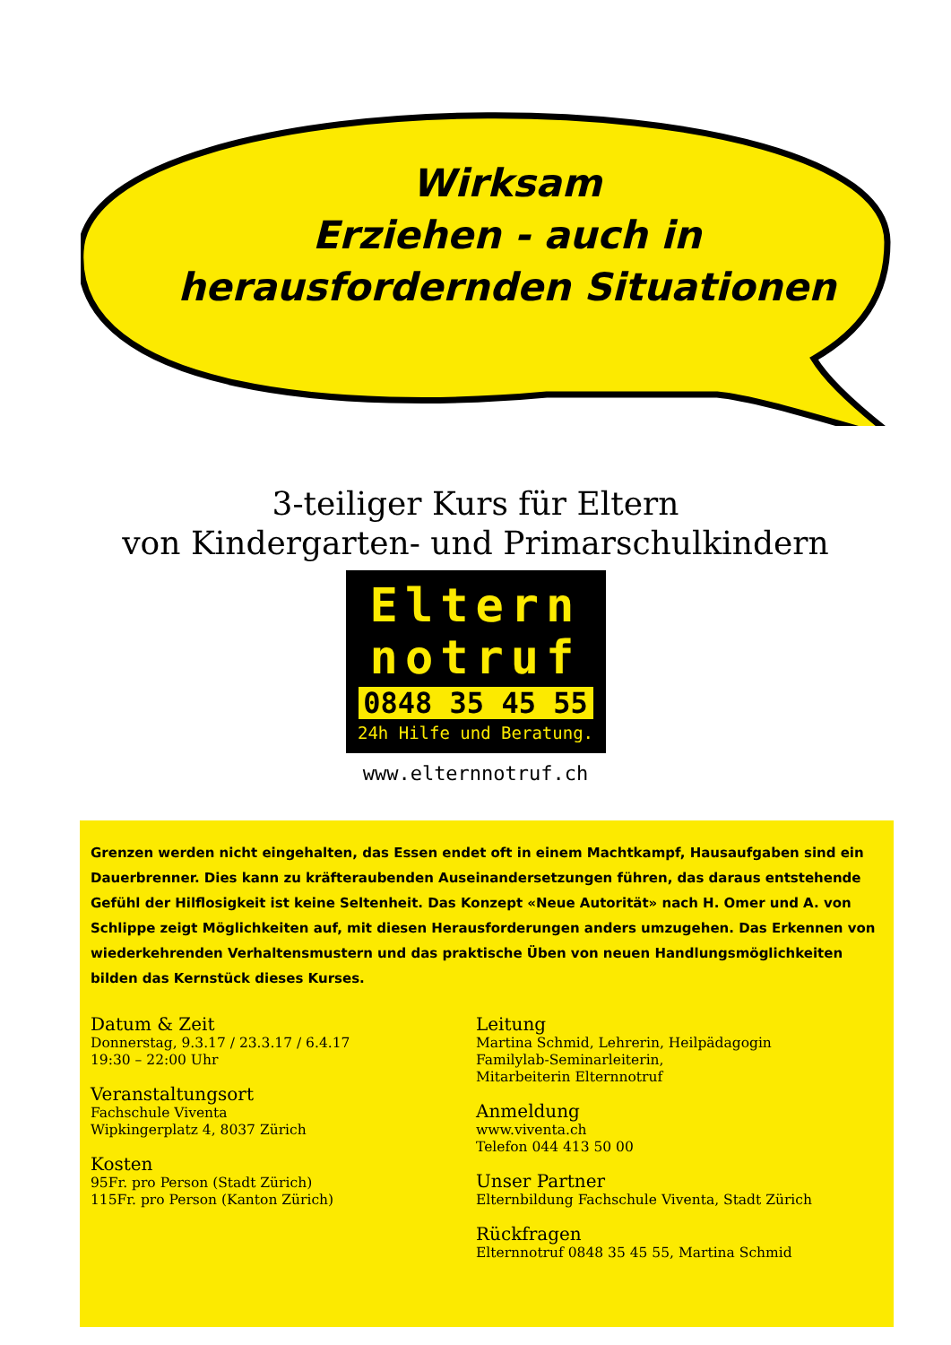Wirksam
Erziehen - auch in
herausfordernden Situationen
3-teiliger Kurs für Eltern
von Kindergarten- und Primarschulkindern
Eltern
notruf
0848 35 45 55
24h Hilfe und Beratung.
www.elternnotruf.ch
Grenzen werden nicht eingehalten, das Essen endet oft in einem Machtkampf, Hausaufgaben sind ein Dauerbrenner. Dies kann zu kräfteraubenden Auseinandersetzungen führen, das daraus entstehende Gefühl der Hilflosigkeit ist keine Seltenheit. Das Konzept «Neue Autorität» nach H. Omer und A. von Schlippe zeigt Möglichkeiten auf, mit diesen Herausforderungen anders umzugehen. Das Erkennen von wiederkehrenden Verhaltensmustern und das praktische Üben von neuen Handlungsmöglichkeiten bilden das Kernstück dieses Kurses.
Datum & Zeit
Donnerstag, 9.3.17 / 23.3.17 / 6.4.17
19:30 – 22:00 Uhr
Veranstaltungsort
Fachschule Viventa
Wipkingerplatz 4, 8037 Zürich
Kosten
95Fr. pro Person (Stadt Zürich)
115Fr. pro Person (Kanton Zürich)
Leitung
Martina Schmid, Lehrerin, Heilpädagogin
Familylab-Seminarleiterin,
Mitarbeiterin Elternnotruf
Anmeldung
www.viventa.ch
Telefon 044 413 50 00
Unser Partner
Elternbildung Fachschule Viventa, Stadt Zürich
Rückfragen
Elternnotruf 0848 35 45 55, Martina Schmid